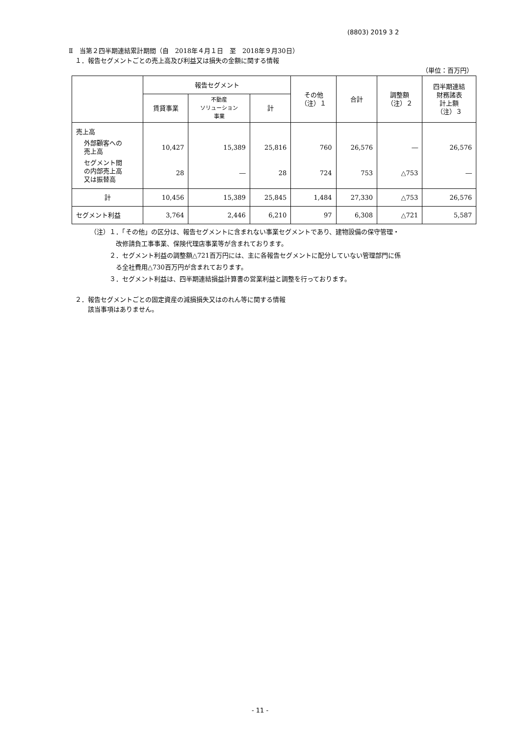(8803) 2019 3 2
Ⅱ　当第２四半期連結累計期間（自　2018年４月１日　至　2018年９月30日）
　１．報告セグメントごとの売上高及び利益又は損失の金額に関する情報
（単位：百万円）
| | 報告セグメント | | | その他 （注）１ | 合計 | 調整額 （注）２ | 四半期連結 財務諸表 計上額 （注）３ |
| --- | --- | --- | --- | --- | --- | --- | --- |
| | 賃貸事業 | 不動産 ソリューション 事業 | 計 | | | | |
| 売上高 | | | | | | | |
| 外部顧客への 売上高 | 10,427 | 15,389 | 25,816 | 760 | 26,576 | ― | 26,576 |
| セグメント間 の内部売上高 又は振替高 | 28 | ― | 28 | 724 | 753 | △753 | ― |
| 計 | 10,456 | 15,389 | 25,845 | 1,484 | 27,330 | △753 | 26,576 |
| セグメント利益 | 3,764 | 2,446 | 6,210 | 97 | 6,308 | △721 | 5,587 |
（注）１．「その他」の区分は、報告セグメントに含まれない事業セグメントであり、建物設備の保守管理・
　　　　改修請負工事事業、保険代理店事業等が含まれております。
　　　２．セグメント利益の調整額△721百万円には、主に各報告セグメントに配分していない管理部門に係
　　　　る全社費用△730百万円が含まれております。
　　　３．セグメント利益は、四半期連結損益計算書の営業利益と調整を行っております。
　２．報告セグメントごとの固定資産の減損損失又はのれん等に関する情報
　　　該当事項はありません。
- 11 -